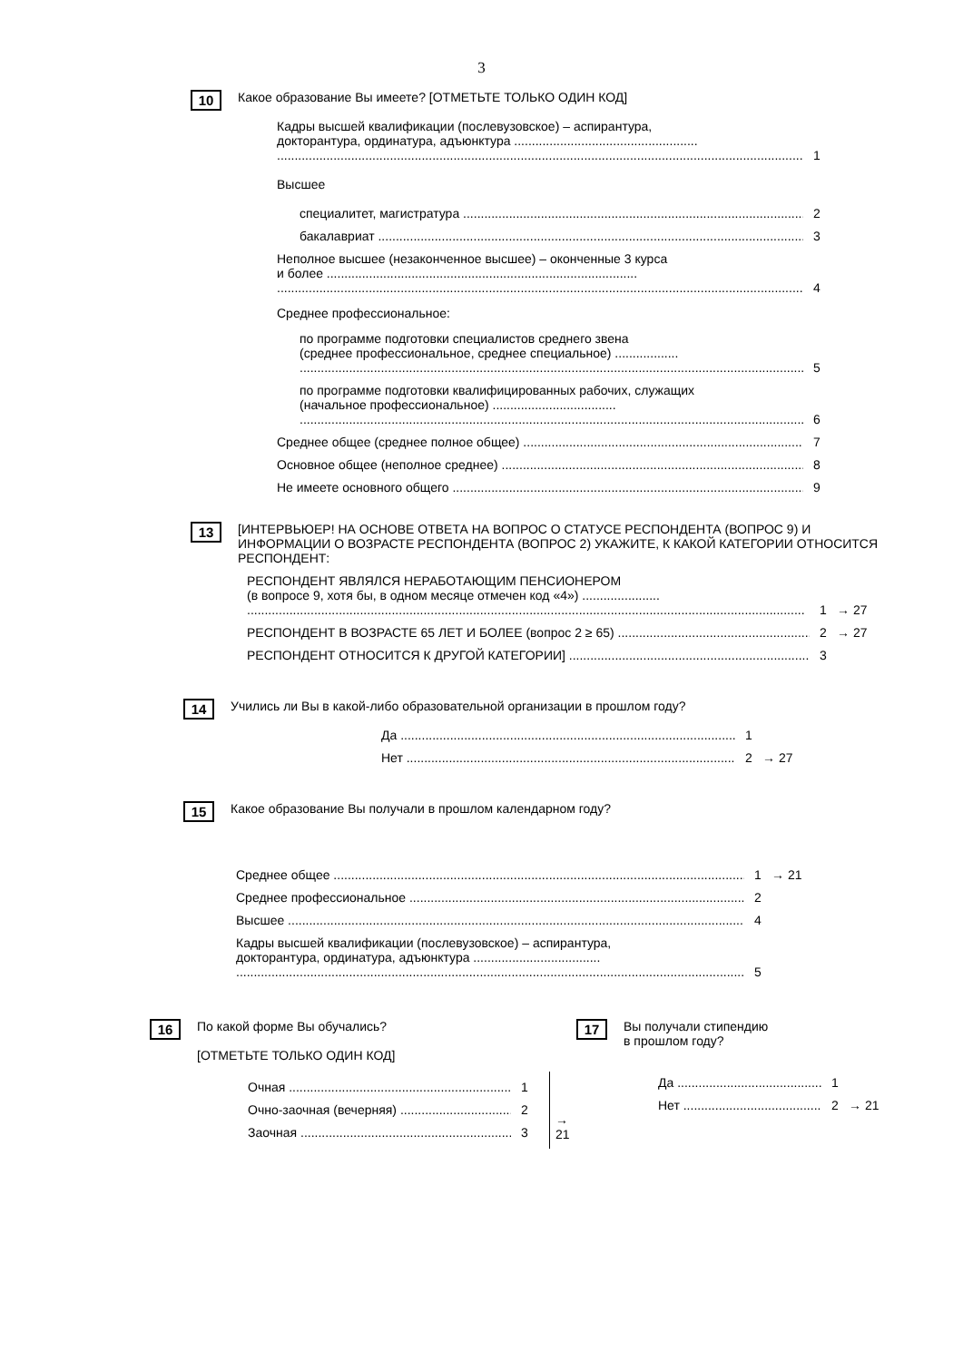3
10 Какое образование Вы имеете? [ОТМЕТЬТЕ ТОЛЬКО ОДИН КОД]
Кадры высшей квалификации (послевузовское) – аспирантура,
докторантура, ординатура, адъюнктура ....................................................
1
Высшее
специалитет, магистратура
2
бакалавриат
3
Неполное высшее (незаконченное высшее) – оконченные 3 курса
и более ........................................................................................
4
Среднее профессиональное:
по программе подготовки специалистов среднего звена
(среднее профессиональное, среднее специальное) ..................
5
по программе подготовки квалифицированных рабочих, служащих
(начальное профессиональное) ...................................
6
Среднее общее (среднее полное общее)
7
Основное общее (неполное среднее)
8
Не имеете основного общего
9
13 [ИНТЕРВЬЮЕР! НА ОСНОВЕ ОТВЕТА НА ВОПРОС О СТАТУСЕ РЕСПОНДЕНТА (ВОПРОС 9) И ИНФОРМАЦИИ О ВОЗРАСТЕ РЕСПОНДЕНТА (ВОПРОС 2) УКАЖИТЕ, К КАКОЙ КАТЕГОРИИ ОТНОСИТСЯ РЕСПОНДЕНТ:
РЕСПОНДЕНТ ЯВЛЯЛСЯ НЕРАБОТАЮЩИМ ПЕНСИОНЕРОМ
(в вопросе 9, хотя бы, в одном месяце отмечен код «4») ......................
1
→ 27
РЕСПОНДЕНТ В ВОЗРАСТЕ 65 ЛЕТ И БОЛЕЕ (вопрос 2 ≥ 65)
2
→ 27
РЕСПОНДЕНТ ОТНОСИТСЯ К ДРУГОЙ КАТЕГОРИИ]
3
14 Учились ли Вы в какой-либо образовательной организации в прошлом году?
Да
1
Нет
2
→ 27
15 Какое образование Вы получали в прошлом календарном году?
Среднее общее
1
→ 21
Среднее профессиональное
2
Высшее
4
Кадры высшей квалификации (послевузовское) – аспирантура,
докторантура, ординатура, адъюнктура ....................................
5
16 По какой форме Вы обучались?
[ОТМЕТЬТЕ ТОЛЬКО ОДИН КОД]
Очная
1
Очно-заочная (вечерняя)
2
Заочная
3
→ 21
17 Вы получали стипендию
в прошлом году?
Да
1
Нет
2
→ 21